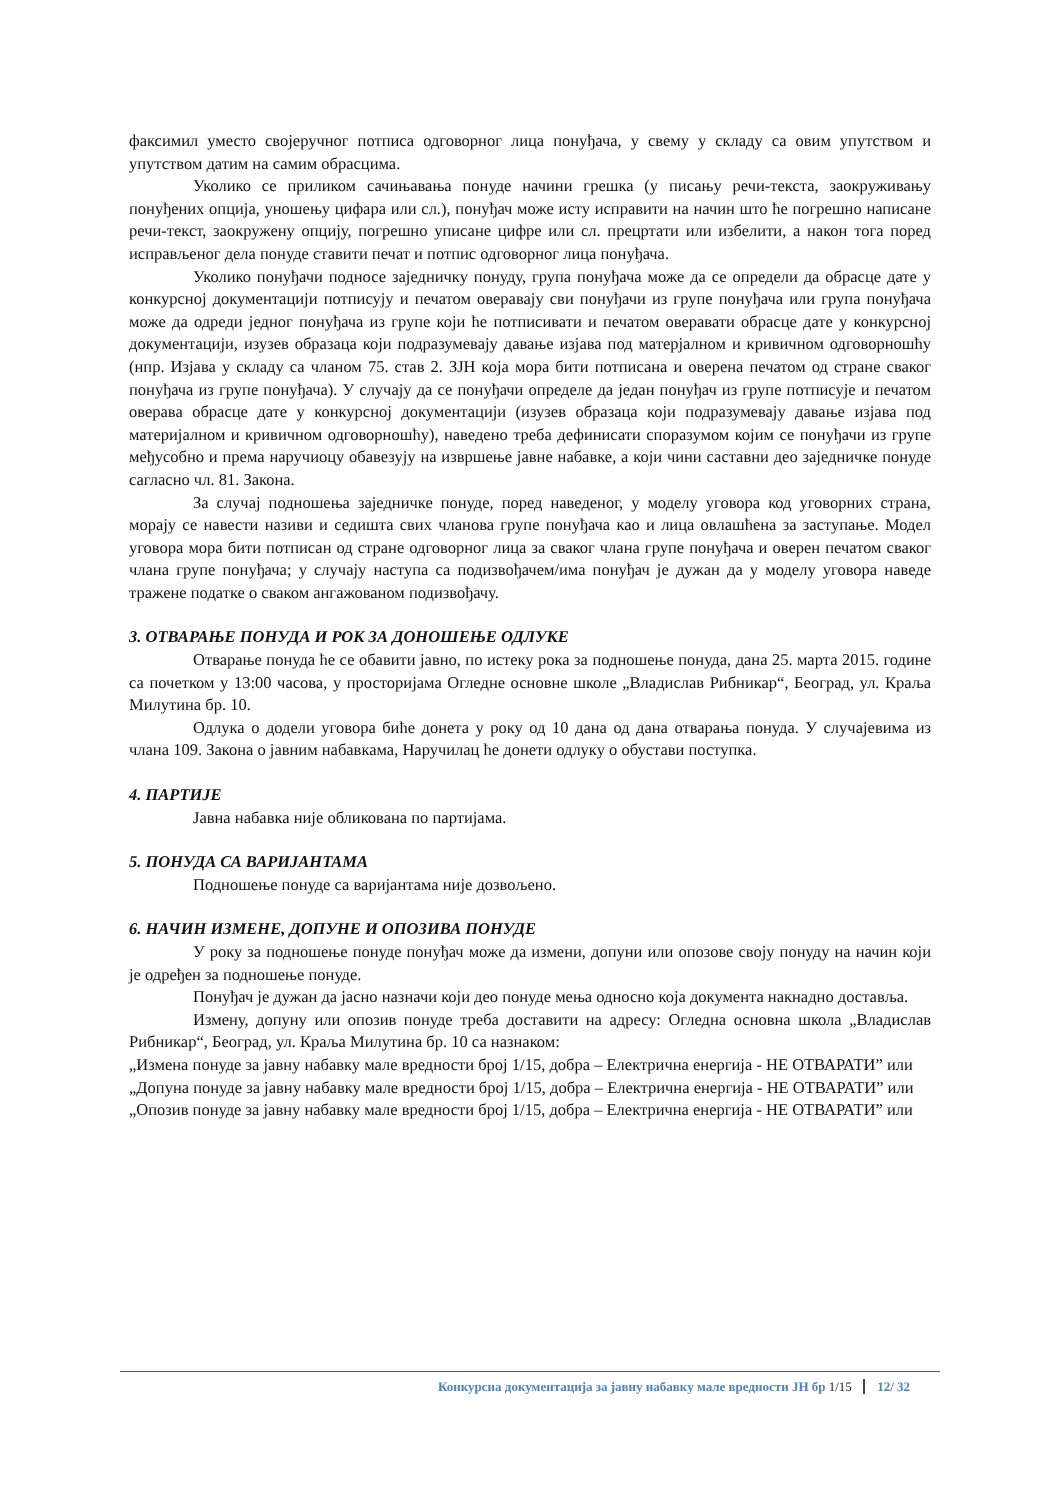факсимил уместо својеручног потписа одговорног лица понуђача, у свему у складу са овим упутством и упутством датим на самим обрасцима.
Уколико се приликом сачињавања понуде начини грешка (у писању речи-текста, заокруживању понуђених опција, уношењу цифара или сл.), понуђач може исту исправити на начин што ће погрешно написане речи-текст, заокружену опцију, погрешно уписане цифре или сл. прецртати или избелити, а након тога поред исправљеног дела понуде ставити печат и потпис одговорног лица понуђача.
Уколико понуђачи подносе заједничку понуду, група понуђача може да се определи да обрасце дате у конкурсној документацији потписују и печатом оверавају сви понуђачи из групе понуђача или група понуђача може да одреди једног понуђача из групе који ће потписивати и печатом оверавати обрасце дате у конкурсној документацији, изузев образаца који подразумевају давање изјава под матерјалном и кривичном одговорношћу (нпр. Изјава у складу са чланом 75. став 2. ЗЈН која мора бити потписана и оверена печатом од стране сваког понуђача из групе понуђача). У случају да се понуђачи определе да један понуђач из групе потписује и печатом оверава обрасце дате у конкурсној документацији (изузев образаца који подразумевају давање изјава под материјалном и кривичном одговорношћу), наведено треба дефинисати споразумом којим се понуђачи из групе међусобно и према наручиоцу обавезују на извршење јавне набавке, а који чини саставни део заједничке понуде сагласно чл. 81. Закона.
За случај подношења заједничке понуде, поред наведеног, у моделу уговора код уговорних страна, морају се навести називи и седишта свих чланова групе понуђача као и лица овлашћена за заступање. Модел уговора мора бити потписан од стране одговорног лица за сваког члана групе понуђача и оверен печатом сваког члана групе понуђача; у случају наступа са подизвођачем/има понуђач је дужан да у моделу уговора наведе тражене податке о сваком ангажованом подизвођачу.
3. ОТВАРАЊЕ ПОНУДА И РОК ЗА ДОНОШЕЊЕ ОДЛУКЕ
Отварање понуда ће се обавити јавно, по истеку рока за подношење понуда, дана 25. марта 2015. године са почетком у 13:00 часова, у просторијама Огледне основне школе „Владислав Рибникар“, Београд, ул. Краља Милутина бр. 10.
Одлука о додели уговора биће донета у року од 10 дана од дана отварања понуда. У случајевима из члана 109. Закона о јавним набавкама, Наручилац ће донети одлуку о обустави поступка.
4. ПАРТИЈЕ
Јавна набавка није обликована по партијама.
5. ПОНУДА СА ВАРИЈАНТАМА
Подношење понуде са варијантама није дозвољено.
6. НАЧИН ИЗМЕНЕ, ДОПУНЕ И ОПОЗИВА ПОНУДЕ
У року за подношење понуде понуђач може да измени, допуни или опозове своју понуду на начин који је одређен за подношење понуде.
Понуђач је дужан да јасно назначи који део понуде мења односно која документа накнадно доставља.
Измену, допуну или опозив понуде треба доставити на адресу: Огледна основна школа „Владислав Рибникар“, Београд, ул. Краља Милутина бр. 10 са назнаком:
„Измена понуде за јавну набавку мале вредности број 1/15, добра – Електрична енергија - НЕ ОТВАРАТИ” или
„Допуна понуде за јавну набавку мале вредности број 1/15, добра – Електрична енергија - НЕ ОТВАРАТИ” или
„Опозив понуде за јавну набавку мале вредности број 1/15, добра – Електрична енергија - НЕ ОТВАРАТИ” или
Конкурсна документација за јавну набавку мале вредности ЈН бр 1/15 12/ 32